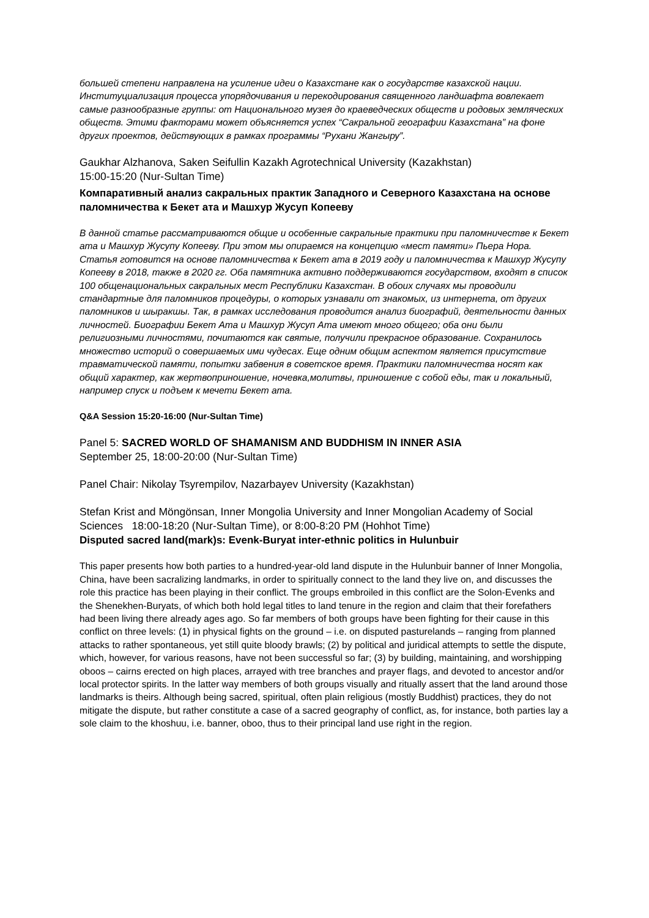большей степени направлена на усиление идеи о Казахстане как о государстве казахской нации. Институциализация процесса упорядочивания и перекодирования священного ландшафта вовлекает самые разнообразные группы: от Национального музея до краеведческих обществ и родовых земляческих обществ. Этими факторами может объясняется успех “Сакральной географии Казахстана” на фоне других проектов, действующих в рамках программы “Рухани Жангыру”.
Gaukhar Alzhanova, Saken Seifullin Kazakh Agrotechnical University (Kazakhstan)
15:00-15:20 (Nur-Sultan Time)
Компаративный анализ сакральных практик Западного и Северного Казахстана на основе паломничества к Бекет ата и Машхур Жусуп Копееву
В данной статье рассматриваются общие и особенные сакральные практики при паломничестве к Бекет ата и Машхур Жусупу Копееву. При этом мы опираемся на концепцию «мест памяти» Пьера Нора. Статья готовится на основе паломничества к Бекет ата в 2019 году и паломничества к Машхур Жусупу Копееву в 2018, также в 2020 гг. Оба памятника активно поддерживаются государством, входят в список 100 общенациональных сакральных мест Республики Казахстан. В обоих случаях мы проводили стандартные для паломников процедуры, о которых узнавали от знакомых, из интернета, от других паломников и шыракшы. Так, в рамках исследования проводится анализ биографий, деятельности данных личностей. Биографии Бекет Ата и Машхур Жусуп Ата имеют много общего; оба они были религиозными личностями, почитаются как святые, получили прекрасное образование. Сохранилось множество историй о совершаемых ими чудесах. Еще одним общим аспектом является присутствие травматической памяти, попытки забвения в советское время. Практики паломничества носят как общий характер, как жертвоприношение, ночевка,молитвы, приношение с собой еды, так и локальный, например спуск и подъем к мечети Бекет ата.
Q&A Session 15:20-16:00 (Nur-Sultan Time)
Panel 5: SACRED WORLD OF SHAMANISM AND BUDDHISM IN INNER ASIA
September 25, 18:00-20:00 (Nur-Sultan Time)
Panel Chair: Nikolay Tsyrempilov, Nazarbayev University (Kazakhstan)
Stefan Krist and Möngönsan, Inner Mongolia University and Inner Mongolian Academy of Social Sciences 18:00-18:20 (Nur-Sultan Time), or 8:00-8:20 PM (Hohhot Time)
Disputed sacred land(mark)s: Evenk-Buryat inter-ethnic politics in Hulunbuir
This paper presents how both parties to a hundred-year-old land dispute in the Hulunbuir banner of Inner Mongolia, China, have been sacralizing landmarks, in order to spiritually connect to the land they live on, and discusses the role this practice has been playing in their conflict. The groups embroiled in this conflict are the Solon-Evenks and the Shenekhen-Buryats, of which both hold legal titles to land tenure in the region and claim that their forefathers had been living there already ages ago. So far members of both groups have been fighting for their cause in this conflict on three levels: (1) in physical fights on the ground – i.e. on disputed pasturelands – ranging from planned attacks to rather spontaneous, yet still quite bloody brawls; (2) by political and juridical attempts to settle the dispute, which, however, for various reasons, have not been successful so far; (3) by building, maintaining, and worshipping oboos – cairns erected on high places, arrayed with tree branches and prayer flags, and devoted to ancestor and/or local protector spirits. In the latter way members of both groups visually and ritually assert that the land around those landmarks is theirs. Although being sacred, spiritual, often plain religious (mostly Buddhist) practices, they do not mitigate the dispute, but rather constitute a case of a sacred geography of conflict, as, for instance, both parties lay a sole claim to the khoshuu, i.e. banner, oboo, thus to their principal land use right in the region.